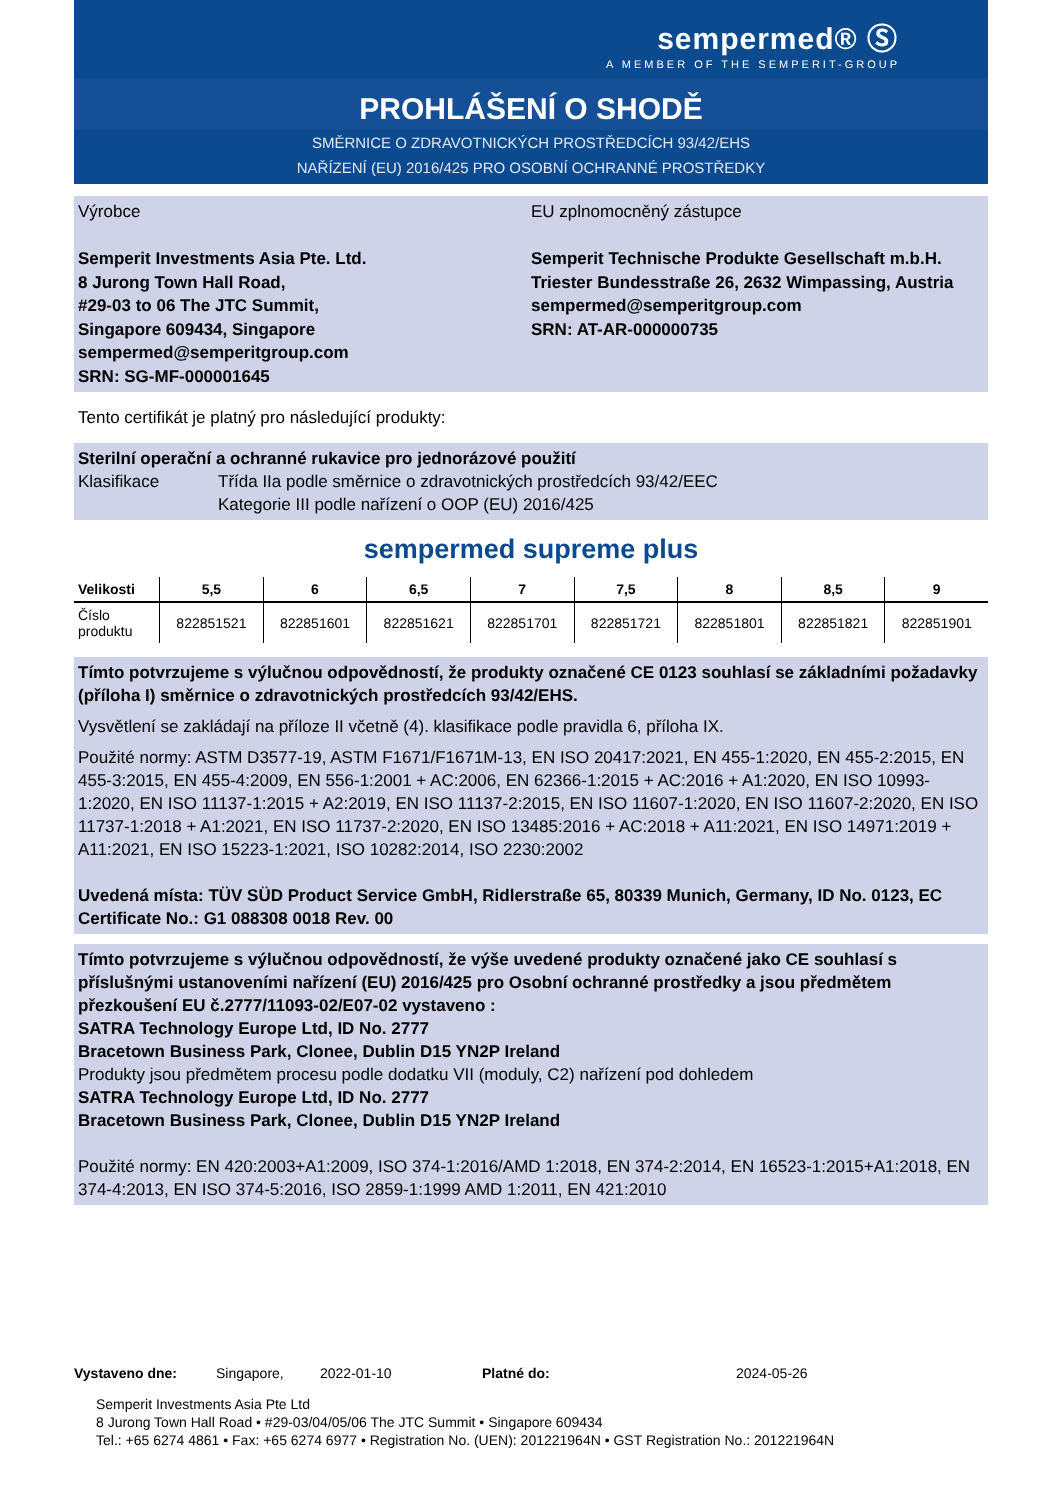sempermed® Ⓢ
A MEMBER OF THE SEMPERIT-GROUP
PROHLÁŠENÍ O SHODĚ
SMĚRNICE O ZDRAVOTNICKÝCH PROSTŘEDCÍCH 93/42/EHS
NAŘÍZENÍ (EU) 2016/425 PRO OSOBNÍ OCHRANNÉ PROSTŘEDKY
Výrobce
Semperit Investments Asia Pte. Ltd.
8 Jurong Town Hall Road,
#29-03 to 06 The JTC Summit,
Singapore 609434, Singapore
sempermed@semperitgroup.com
SRN: SG-MF-000001645
EU zplnomocněný zástupce
Semperit Technische Produkte Gesellschaft m.b.H.
Triester Bundesstraße 26, 2632 Wimpassing, Austria
sempermed@semperitgroup.com
SRN: AT-AR-000000735
Tento certifikát je platný pro následující produkty:
Sterilní operační a ochranné rukavice pro jednorázové použití
Klasifikace Třída IIa podle směrnice o zdravotnických prostředcích 93/42/EEC
Kategorie III podle nařízení o OOP (EU) 2016/425
sempermed supreme plus
| Velikosti | 5,5 | 6 | 6,5 | 7 | 7,5 | 8 | 8,5 | 9 |
| --- | --- | --- | --- | --- | --- | --- | --- | --- |
| Číslo produktu | 822851521 | 822851601 | 822851621 | 822851701 | 822851721 | 822851801 | 822851821 | 822851901 |
Tímto potvrzujeme s výlučnou odpovědností, že produkty označené CE 0123 souhlasí se základními požadavky (příloha I) směrnice o zdravotnických prostředcích 93/42/EHS.
Vysvětlení se zakládají na příloze II včetně (4). klasifikace podle pravidla 6, příloha IX.
Použité normy: ASTM D3577-19, ASTM F1671/F1671M-13, EN ISO 20417:2021, EN 455-1:2020, EN 455-2:2015, EN 455-3:2015, EN 455-4:2009, EN 556-1:2001 + AC:2006, EN 62366-1:2015 + AC:2016 + A1:2020, EN ISO 10993-1:2020, EN ISO 11137-1:2015 + A2:2019, EN ISO 11137-2:2015, EN ISO 11607-1:2020, EN ISO 11607-2:2020, EN ISO 11737-1:2018 + A1:2021, EN ISO 11737-2:2020, EN ISO 13485:2016 + AC:2018 + A11:2021, EN ISO 14971:2019 + A11:2021, EN ISO 15223-1:2021, ISO 10282:2014, ISO 2230:2002
Uvedená místa: TÜV SÜD Product Service GmbH, Ridlerstraße 65, 80339 Munich, Germany, ID No. 0123, EC Certificate No.: G1 088308 0018 Rev. 00
Tímto potvrzujeme s výlučnou odpovědností, že výše uvedené produkty označené jako CE souhlasí s příslušnými ustanoveními nařízení (EU) 2016/425 pro Osobní ochranné prostředky a jsou předmětem přezkoušení EU č.2777/11093-02/E07-02 vystaveno :
SATRA Technology Europe Ltd, ID No. 2777
Bracetown Business Park, Clonee, Dublin D15 YN2P Ireland
Produkty jsou předmětem procesu podle dodatku VII (moduly, C2) nařízení pod dohledem
SATRA Technology Europe Ltd, ID No. 2777
Bracetown Business Park, Clonee, Dublin D15 YN2P Ireland
Použité normy: EN 420:2003+A1:2009, ISO 374-1:2016/AMD 1:2018, EN 374-2:2014, EN 16523-1:2015+A1:2018, EN 374-4:2013, EN ISO 374-5:2016, ISO 2859-1:1999 AMD 1:2011, EN 421:2010
Vystaveno dne: Singapore, 2022-01-10 Platné do: 2024-05-26
Semperit Investments Asia Pte Ltd
8 Jurong Town Hall Road • #29-03/04/05/06 The JTC Summit • Singapore 609434
Tel.: +65 6274 4861 • Fax: +65 6274 6977 • Registration No. (UEN): 201221964N • GST Registration No.: 201221964N